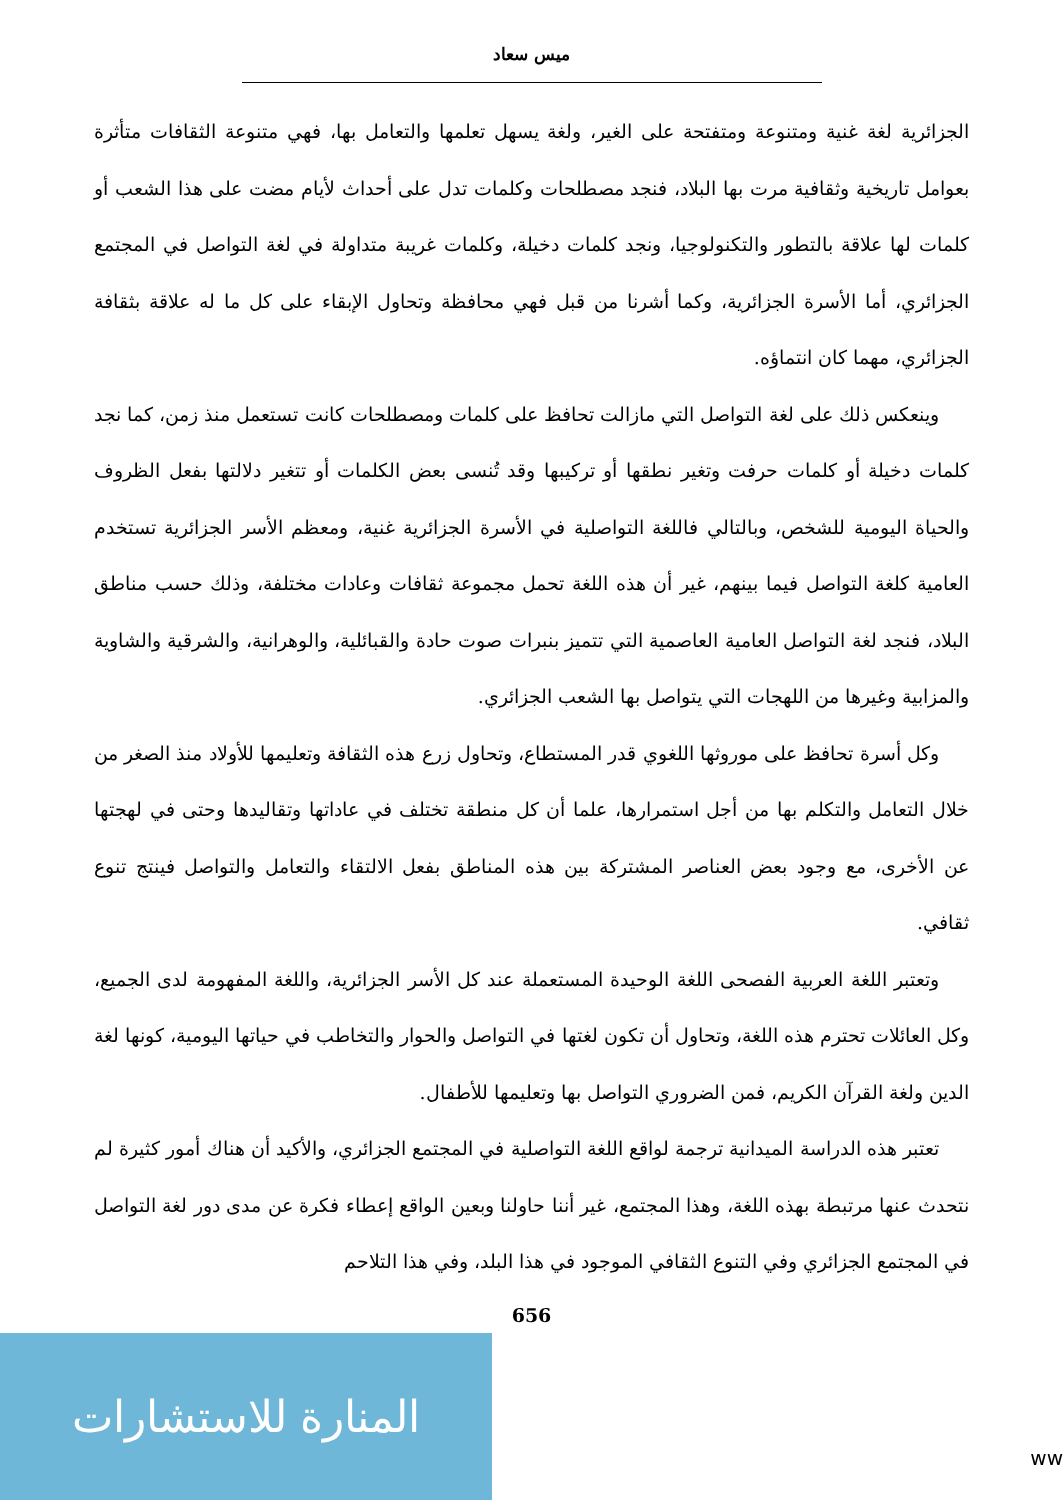ميس سعاد
الجزائرية لغة غنية ومتنوعة ومتفتحة على الغير، ولغة يسهل تعلمها والتعامل بها، فهي متنوعة الثقافات متأثرة بعوامل تاريخية وثقافية مرت بها البلاد، فنجد مصطلحات وكلمات تدل على أحداث لأيام مضت على هذا الشعب أو كلمات لها علاقة بالتطور والتكنولوجيا، ونجد كلمات دخيلة، وكلمات غريبة متداولة في لغة التواصل في المجتمع الجزائري، أما الأسرة الجزائرية، وكما أشرنا من قبل فهي محافظة وتحاول الإبقاء على كل ما له علاقة بثقافة الجزائري، مهما كان انتماؤه.
وينعكس ذلك على لغة التواصل التي مازالت تحافظ على كلمات ومصطلحات كانت تستعمل منذ زمن، كما نجد كلمات دخيلة أو كلمات حرفت وتغير نطقها أو تركيبها وقد تُنسى بعض الكلمات أو تتغير دلالتها بفعل الظروف والحياة اليومية للشخص، وبالتالي فاللغة التواصلية في الأسرة الجزائرية غنية، ومعظم الأسر الجزائرية تستخدم العامية كلغة التواصل فيما بينهم، غير أن هذه اللغة تحمل مجموعة ثقافات وعادات مختلفة، وذلك حسب مناطق البلاد، فنجد لغة التواصل العامية العاصمية التي تتميز بنبرات صوت حادة والقبائلية، والوهرانية، والشرقية والشاوية والمزابية وغيرها من اللهجات التي يتواصل بها الشعب الجزائري.
وكل أسرة تحافظ على موروثها اللغوي قدر المستطاع، وتحاول زرع هذه الثقافة وتعليمها للأولاد منذ الصغر من خلال التعامل والتكلم بها من أجل استمرارها، علما أن كل منطقة تختلف في عاداتها وتقاليدها وحتى في لهجتها عن الأخرى، مع وجود بعض العناصر المشتركة بين هذه المناطق بفعل الالتقاء والتعامل والتواصل فينتج تنوع ثقافي.
وتعتبر اللغة العربية الفصحى اللغة الوحيدة المستعملة عند كل الأسر الجزائرية، واللغة المفهومة لدى الجميع، وكل العائلات تحترم هذه اللغة، وتحاول أن تكون لغتها في التواصل والحوار والتخاطب في حياتها اليومية، كونها لغة الدين ولغة القرآن الكريم، فمن الضروري التواصل بها وتعليمها للأطفال.
تعتبر هذه الدراسة الميدانية ترجمة لواقع اللغة التواصلية في المجتمع الجزائري، والأكيد أن هناك أمور كثيرة لم نتحدث عنها مرتبطة بهذه اللغة، وهذا المجتمع، غير أننا حاولنا وبعين الواقع إعطاء فكرة عن مدى دور لغة التواصل في المجتمع الجزائري وفي التنوع الثقافي الموجود في هذا البلد، وفي هذا التلاحم
656
المنارة للاستشارات
ww